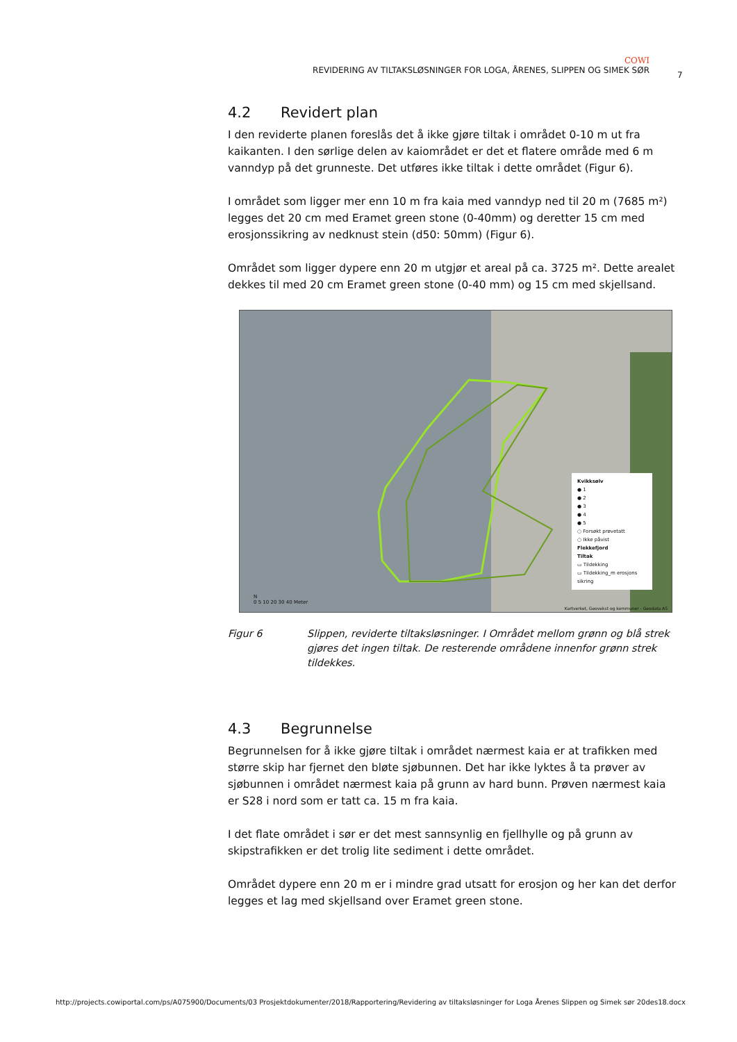COWI
REVIDERING AV TILTAKSLØSNINGER FOR LOGA, ÅRENES, SLIPPEN OG SIMEK SØR
7
4.2 Revidert plan
I den reviderte planen foreslås det å ikke gjøre tiltak i området 0-10 m ut fra kaikanten. I den sørlige delen av kaiområdet er det et flatere område med 6 m vanndyp på det grunneste. Det utføres ikke tiltak i dette området (Figur 6).
I området som ligger mer enn 10 m fra kaia med vanndyp ned til 20 m (7685 m²) legges det 20 cm med Eramet green stone (0-40mm) og deretter 15 cm med erosjonssikring av nedknust stein (d50: 50mm) (Figur 6).
Området som ligger dypere enn 20 m utgjør et areal på ca. 3725 m². Dette arealet dekkes til med 20 cm Eramet green stone (0-40 mm) og 15 cm med skjellsand.
Kvikksølv
● 1
● 2
● 3
● 4
● 5
○ Forsøkt prøvetatt
○ Ikke påvist
Flekkefjord
Tiltak
▭ Tildekking
▭ Tildekking_m erosjons sikring
N
0 5 10 20 30 40 Meter
Kartverket, Geovekst og kommuner - Geodata AS
Figur 6 Slippen, reviderte tiltaksløsninger. I Området mellom grønn og blå strek gjøres det ingen tiltak. De resterende områdene innenfor grønn strek tildekkes.
4.3 Begrunnelse
Begrunnelsen for å ikke gjøre tiltak i området nærmest kaia er at trafikken med større skip har fjernet den bløte sjøbunnen. Det har ikke lyktes å ta prøver av sjøbunnen i området nærmest kaia på grunn av hard bunn. Prøven nærmest kaia er S28 i nord som er tatt ca. 15 m fra kaia.
I det flate området i sør er det mest sannsynlig en fjellhylle og på grunn av skipstrafikken er det trolig lite sediment i dette området.
Området dypere enn 20 m er i mindre grad utsatt for erosjon og her kan det derfor legges et lag med skjellsand over Eramet green stone.
http://projects.cowiportal.com/ps/A075900/Documents/03 Prosjektdokumenter/2018/Rapportering/Revidering av tiltaksløsninger for Loga Årenes Slippen og Simek sør 20des18.docx